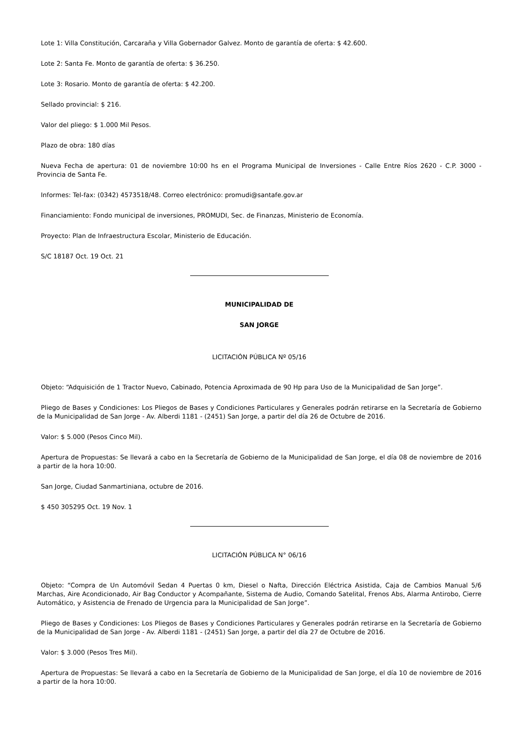Lote 1: Villa Constitución, Carcaraña y Villa Gobernador Galvez. Monto de garantía de oferta: $ 42.600.
Lote 2: Santa Fe. Monto de garantía de oferta: $ 36.250.
Lote 3: Rosario. Monto de garantía de oferta: $ 42.200.
Sellado provincial: $ 216.
Valor del pliego: $ 1.000 Mil Pesos.
Plazo de obra: 180 días
Nueva Fecha de apertura: 01 de noviembre 10:00 hs en el Programa Municipal de Inversiones - Calle Entre Ríos 2620 - C.P. 3000 - Provincia de Santa Fe.
Informes: Tel-fax: (0342) 4573518/48. Correo electrónico: promudi@santafe.gov.ar
Financiamiento: Fondo municipal de inversiones, PROMUDI, Sec. de Finanzas, Ministerio de Economía.
Proyecto: Plan de Infraestructura Escolar, Ministerio de Educación.
S/C 18187 Oct. 19 Oct. 21
MUNICIPALIDAD DE
SAN JORGE
LICITACIÓN PÚBLICA Nº 05/16
Objeto: “Adquisición de 1 Tractor Nuevo, Cabinado, Potencia Aproximada de 90 Hp para Uso de la Municipalidad de San Jorge”.
Pliego de Bases y Condiciones: Los Pliegos de Bases y Condiciones Particulares y Generales podrán retirarse en la Secretaría de Gobierno de la Municipalidad de San Jorge - Av. Alberdi 1181 - (2451) San Jorge, a partir del día 26 de Octubre de 2016.
Valor: $ 5.000 (Pesos Cinco Mil).
Apertura de Propuestas: Se llevará a cabo en la Secretaría de Gobierno de la Municipalidad de San Jorge, el día 08 de noviembre de 2016 a partir de la hora 10:00.
San Jorge, Ciudad Sanmartiniana, octubre de 2016.
$ 450 305295 Oct. 19 Nov. 1
LICITACIÓN PÚBLICA N° 06/16
Objeto: “Compra de Un Automóvil Sedan 4 Puertas 0 km, Diesel o Nafta, Dirección Eléctrica Asistida, Caja de Cambios Manual 5/6 Marchas, Aire Acondicionado, Air Bag Conductor y Acompañante, Sistema de Audio, Comando Satelital, Frenos Abs, Alarma Antirobo, Cierre Automático, y Asistencia de Frenado de Urgencia para la Municipalidad de San Jorge”.
Pliego de Bases y Condiciones: Los Pliegos de Bases y Condiciones Particulares y Generales podrán retirarse en la Secretaría de Gobierno de la Municipalidad de San Jorge - Av. Alberdi 1181 - (2451) San Jorge, a partir del día 27 de Octubre de 2016.
Valor: $ 3.000 (Pesos Tres Mil).
Apertura de Propuestas: Se llevará a cabo en la Secretaría de Gobierno de la Municipalidad de San Jorge, el día 10 de noviembre de 2016 a partir de la hora 10:00.